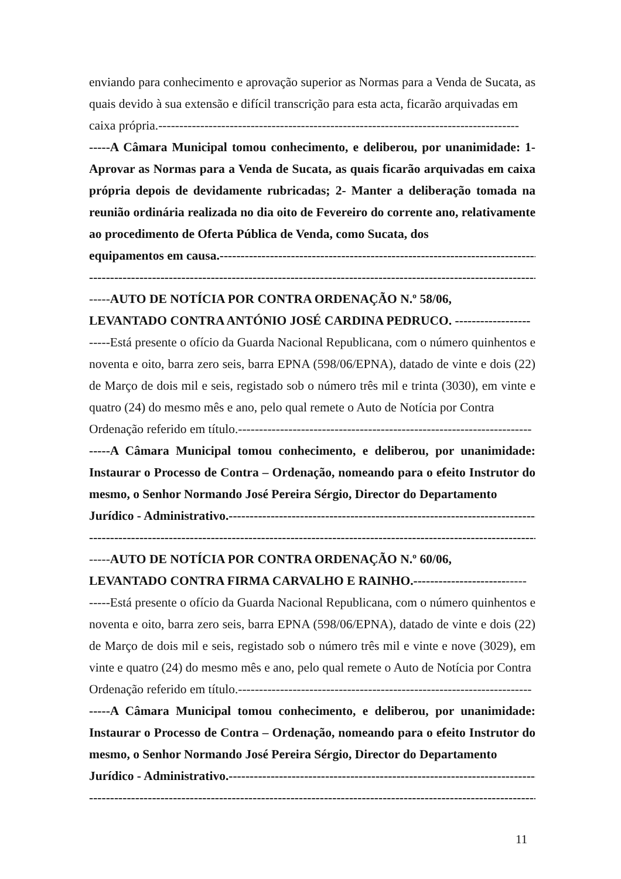enviando para conhecimento e aprovação superior as Normas para a Venda de Sucata, as quais devido à sua extensão e difícil transcrição para esta acta, ficarão arquivadas em
caixa própria.--------------------------------------------------------------------------------------
-----A Câmara Municipal tomou conhecimento, e deliberou, por unanimidade: 1- Aprovar as Normas para a Venda de Sucata, as quais ficarão arquivadas em caixa própria depois de devidamente rubricadas; 2- Manter a deliberação tomada na reunião ordinária realizada no dia oito de Fevereiro do corrente ano, relativamente ao procedimento de Oferta Pública de Venda, como Sucata, dos
equipamentos em causa.-------------------------------------------------------------------------------
-----------------------------------------------------------------------------------------------------------
-----AUTO DE NOTÍCIA POR CONTRA ORDENAÇÃO N.º 58/06,
LEVANTADO CONTRA ANTÓNIO JOSÉ CARDINA PEDRUCO. ------------------
-----Está presente o ofício da Guarda Nacional Republicana, com o número quinhentos e noventa e oito, barra zero seis, barra EPNA (598/06/EPNA), datado de vinte e dois (22) de Março de dois mil e seis, registado sob o número três mil e trinta (3030), em vinte e quatro (24) do mesmo mês e ano, pelo qual remete o Auto de Notícia por Contra
Ordenação referido em título.----------------------------------------------------------------------
-----A Câmara Municipal tomou conhecimento, e deliberou, por unanimidade: Instaurar o Processo de Contra – Ordenação, nomeando para o efeito Instrutor do mesmo, o Senhor Normando José Pereira Sérgio, Director do Departamento
Jurídico - Administrativo.--------------------------------------------------------------------------
-----------------------------------------------------------------------------------------------------------
-----AUTO DE NOTÍCIA POR CONTRA ORDENAÇÃO N.º 60/06,
LEVANTADO CONTRA FIRMA CARVALHO E RAINHO.---------------------------
-----Está presente o ofício da Guarda Nacional Republicana, com o número quinhentos e noventa e oito, barra zero seis, barra EPNA (598/06/EPNA), datado de vinte e dois (22) de Março de dois mil e seis, registado sob o número três mil e vinte e nove (3029), em vinte e quatro (24) do mesmo mês e ano, pelo qual remete o Auto de Notícia por Contra
Ordenação referido em título.----------------------------------------------------------------------
-----A Câmara Municipal tomou conhecimento, e deliberou, por unanimidade: Instaurar o Processo de Contra – Ordenação, nomeando para o efeito Instrutor do mesmo, o Senhor Normando José Pereira Sérgio, Director do Departamento
Jurídico - Administrativo.--------------------------------------------------------------------------
-----------------------------------------------------------------------------------------------------------
11